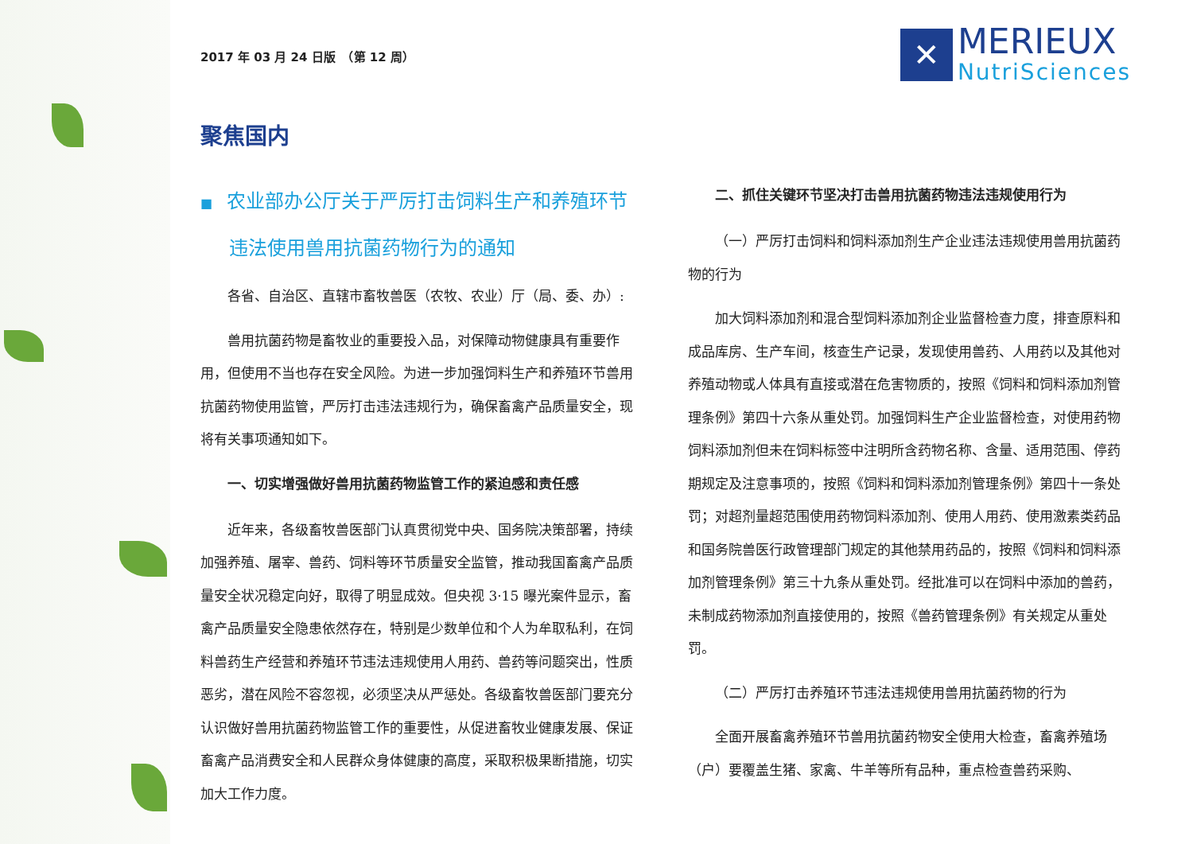2017 年 03 月 24 日版　（第 12 周）
✕
MERIEUX
NutriSciences
聚焦国内
■ 农业部办公厅关于严厉打击饲料生产和养殖环节违法使用兽用抗菌药物行为的通知
各省、自治区、直辖市畜牧兽医（农牧、农业）厅（局、委、办）:
兽用抗菌药物是畜牧业的重要投入品，对保障动物健康具有重要作用，但使用不当也存在安全风险。为进一步加强饲料生产和养殖环节兽用抗菌药物使用监管，严厉打击违法违规行为，确保畜禽产品质量安全，现将有关事项通知如下。
一、切实增强做好兽用抗菌药物监管工作的紧迫感和责任感
近年来，各级畜牧兽医部门认真贯彻党中央、国务院决策部署，持续加强养殖、屠宰、兽药、饲料等环节质量安全监管，推动我国畜禽产品质量安全状况稳定向好，取得了明显成效。但央视 3·15 曝光案件显示，畜禽产品质量安全隐患依然存在，特别是少数单位和个人为牟取私利，在饲料兽药生产经营和养殖环节违法违规使用人用药、兽药等问题突出，性质恶劣，潜在风险不容忽视，必须坚决从严惩处。各级畜牧兽医部门要充分认识做好兽用抗菌药物监管工作的重要性，从促进畜牧业健康发展、保证畜禽产品消费安全和人民群众身体健康的高度，采取积极果断措施，切实加大工作力度。
二、抓住关键环节坚决打击兽用抗菌药物违法违规使用行为
（一）严厉打击饲料和饲料添加剂生产企业违法违规使用兽用抗菌药物的行为
加大饲料添加剂和混合型饲料添加剂企业监督检查力度，排查原料和成品库房、生产车间，核查生产记录，发现使用兽药、人用药以及其他对养殖动物或人体具有直接或潜在危害物质的，按照《饲料和饲料添加剂管理条例》第四十六条从重处罚。加强饲料生产企业监督检查，对使用药物饲料添加剂但未在饲料标签中注明所含药物名称、含量、适用范围、停药期规定及注意事项的，按照《饲料和饲料添加剂管理条例》第四十一条处罚；对超剂量超范围使用药物饲料添加剂、使用人用药、使用激素类药品和国务院兽医行政管理部门规定的其他禁用药品的，按照《饲料和饲料添加剂管理条例》第三十九条从重处罚。经批准可以在饲料中添加的兽药，未制成药物添加剂直接使用的，按照《兽药管理条例》有关规定从重处罚。
（二）严厉打击养殖环节违法违规使用兽用抗菌药物的行为
全面开展畜禽养殖环节兽用抗菌药物安全使用大检查，畜禽养殖场（户）要覆盖生猪、家禽、牛羊等所有品种，重点检查兽药采购、